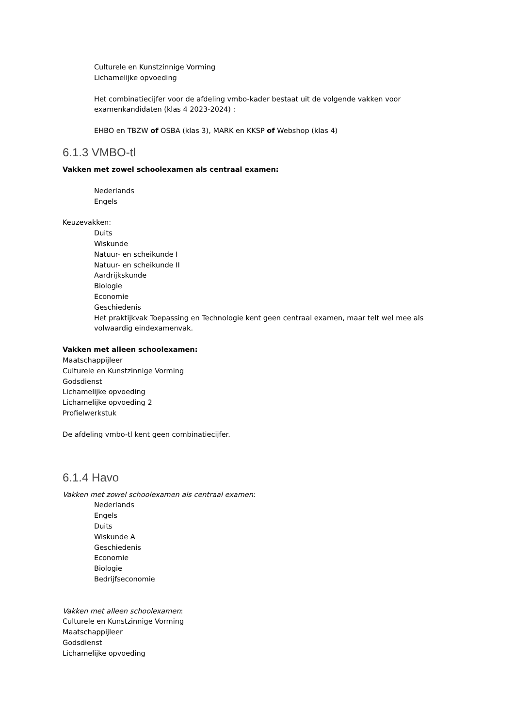Culturele en Kunstzinnige Vorming
Lichamelijke opvoeding
Het combinatiecijfer voor de afdeling vmbo-kader bestaat uit de volgende vakken voor examenkandidaten (klas 4 2023-2024) :
EHBO en TBZW of OSBA (klas 3), MARK en KKSP of Webshop (klas 4)
6.1.3 VMBO-tl
Vakken met zowel schoolexamen als centraal examen:
Nederlands
Engels
Keuzevakken:
Duits
Wiskunde
Natuur- en scheikunde I
Natuur- en scheikunde II
Aardrijkskunde
Biologie
Economie
Geschiedenis
Het praktijkvak Toepassing en Technologie kent geen centraal examen, maar telt wel mee als volwaardig eindexamenvak.
Vakken met alleen schoolexamen:
Maatschappijleer
Culturele en Kunstzinnige Vorming
Godsdienst
Lichamelijke opvoeding
Lichamelijke opvoeding 2
Profielwerkstuk
De afdeling vmbo-tl kent geen combinatiecijfer.
6.1.4 Havo
Vakken met zowel schoolexamen als centraal examen:
Nederlands
Engels
Duits
Wiskunde A
Geschiedenis
Economie
Biologie
Bedrijfseconomie
Vakken met alleen schoolexamen:
Culturele en Kunstzinnige Vorming
Maatschappijleer
Godsdienst
Lichamelijke opvoeding